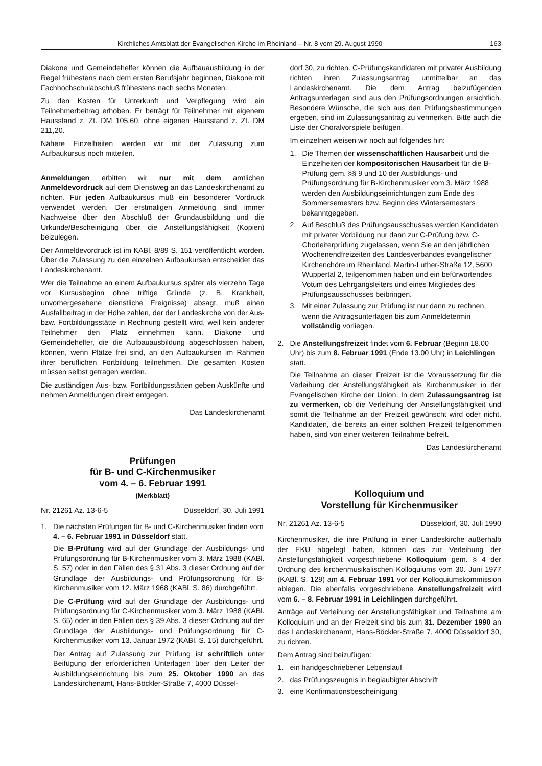Kirchliches Amtsblatt der Evangelischen Kirche im Rheinland – Nr. 8 vom 29. August 1990 163
Diakone und Gemeindehelfer können die Aufbauausbildung in der Regel frühestens nach dem ersten Berufsjahr beginnen, Diakone mit Fachhochschulabschluß frühestens nach sechs Monaten.
Zu den Kosten für Unterkunft und Verpflegung wird ein Teilnehmerbeitrag erhoben. Er beträgt für Teilnehmer mit eigenem Hausstand z. Zt. DM 105,60, ohne eigenen Hausstand z. Zt. DM 211,20.
Nähere Einzelheiten werden wir mit der Zulassung zum Aufbaukursus noch mitteilen.
Anmeldungen erbitten wir nur mit dem amtlichen Anmeldevordruck auf dem Dienstweg an das Landeskirchenamt zu richten. Für jeden Aufbaukursus muß ein besonderer Vordruck verwendet werden. Der erstmaligen Anmeldung sind immer Nachweise über den Abschluß der Grundausbildung und die Urkunde/Bescheinigung über die Anstellungsfähigkeit (Kopien) beizulegen.
Der Anmeldevordruck ist im KABl. 8/89 S. 151 veröffentlicht worden. Über die Zulassung zu den einzelnen Aufbaukursen entscheidet das Landeskirchenamt.
Wer die Teilnahme an einem Aufbaukursus später als vierzehn Tage vor Kursusbeginn ohne triftige Gründe (z. B. Krankheit, unvorhergesehene dienstliche Ereignisse) absagt, muß einen Ausfallbeitrag in der Höhe zahlen, der der Landeskirche von der Aus- bzw. Fortbildungsstätte in Rechnung gestellt wird, weil kein anderer Teilnehmer den Platz einnehmen kann. Diakone und Gemeindehelfer, die die Aufbauausbildung abgeschlossen haben, können, wenn Plätze frei sind, an den Aufbaukursen im Rahmen ihrer beruflichen Fortbildung teilnehmen. Die gesamten Kosten müssen selbst getragen werden.
Die zuständigen Aus- bzw. Fortbildungsstätten geben Auskünfte und nehmen Anmeldungen direkt entgegen.
Das Landeskirchenamt
Prüfungen
für B- und C-Kirchenmusiker
vom 4. – 6. Februar 1991
(Merkblatt)
Nr. 21261 Az. 13-6-5 Düsseldorf, 30. Juli 1991
1. Die nächsten Prüfungen für B- und C-Kirchenmusiker finden vom 4. – 6. Februar 1991 in Düsseldorf statt.
Die B-Prüfung wird auf der Grundlage der Ausbildungs- und Prüfungsordnung für B-Kirchenmusiker vom 3. März 1988 (KABl. S. 57) oder in den Fällen des § 31 Abs. 3 dieser Ordnung auf der Grundlage der Ausbildungs- und Prüfungsordnung für B-Kirchenmusiker vom 12. März 1968 (KABl. S. 86) durchgeführt.
Die C-Prüfung wird auf der Grundlage der Ausbildungs- und Prüfungsordnung für C-Kirchenmusiker vom 3. März 1988 (KABl. S. 65) oder in den Fällen des § 39 Abs. 3 dieser Ordnung auf der Grundlage der Ausbildungs- und Prüfungsordnung für C-Kirchenmusiker vom 13. Januar 1972 (KABl. S. 15) durchgeführt.
Der Antrag auf Zulassung zur Prüfung ist schriftlich unter Beifügung der erforderlichen Unterlagen über den Leiter der Ausbildungseinrichtung bis zum 25. Oktober 1990 an das Landeskirchenamt, Hans-Böckler-Straße 7, 4000 Düssel-
dorf 30, zu richten. C-Prüfungskandidaten mit privater Ausbildung richten ihren Zulassungsantrag unmittelbar an das Landeskirchenamt. Die dem Antrag beizufügenden Antragsunterlagen sind aus den Prüfungsordnungen ersichtlich. Besondere Wünsche, die sich aus den Prüfungsbestimmungen ergeben, sind im Zulassungsantrag zu vermerken. Bitte auch die Liste der Choralvorspiele beifügen.
Im einzelnen weisen wir noch auf folgendes hin:
1. Die Themen der wissenschaftlichen Hausarbeit und die Einzelheiten der kompositorischen Hausarbeit für die B-Prüfung gem. §§ 9 und 10 der Ausbildungs- und Prüfungsordnung für B-Kirchenmusiker vom 3. März 1988 werden den Ausbildungseinrichtungen zum Ende des Sommersemesters bzw. Beginn des Wintersemesters bekanntgegeben.
2. Auf Beschluß des Prüfungsausschusses werden Kandidaten mit privater Vorbildung nur dann zur C-Prüfung bzw. C-Chorleiterprüfung zugelassen, wenn Sie an den jährlichen Wochenendfreizeiten des Landesverbandes evangelischer Kirchenchöre im Rheinland, Martin-Luther-Straße 12, 5600 Wuppertal 2, teilgenommen haben und ein befürwortendes Votum des Lehrgangsleiters und eines Mitgliedes des Prüfungsausschusses beibringen.
3. Mit einer Zulassung zur Prüfung ist nur dann zu rechnen, wenn die Antragsunterlagen bis zum Anmeldetermin vollständig vorliegen.
2. Die Anstellungsfreizeit findet vom 6. Februar (Beginn 18.00 Uhr) bis zum 8. Februar 1991 (Ende 13.00 Uhr) in Leichlingen statt.
Die Teilnahme an dieser Freizeit ist die Voraussetzung für die Verleihung der Anstellungsfähigkeit als Kirchenmusiker in der Evangelischen Kirche der Union. In dem Zulassungsantrag ist zu vermerken, ob die Verleihung der Anstellungsfähigkeit und somit die Teilnahme an der Freizeit gewünscht wird oder nicht. Kandidaten, die bereits an einer solchen Freizeit teilgenommen haben, sind von einer weiteren Teilnahme befreit.
Das Landeskirchenamt
Kolloquium und
Vorstellung für Kirchenmusiker
Nr. 21261 Az. 13-6-5 Düsseldorf, 30. Juli 1990
Kirchenmusiker, die ihre Prüfung in einer Landeskirche außerhalb der EKU abgelegt haben, können das zur Verleihung der Anstellungsfähigkeit vorgeschriebene Kolloquium gem. § 4 der Ordnung des kirchenmusikalischen Kolloquiums vom 30. Juni 1977 (KABl. S. 129) am 4. Februar 1991 vor der Kolloquiumskommission ablegen. Die ebenfalls vorgeschriebene Anstellungsfreizeit wird vom 6. – 8. Februar 1991 in Leichlingen durchgeführt.
Anträge auf Verleihung der Anstellungsfähigkeit und Teilnahme am Kolloquium und an der Freizeit sind bis zum 31. Dezember 1990 an das Landeskirchenamt, Hans-Böckler-Straße 7, 4000 Düsseldorf 30, zu richten.
Dem Antrag sind beizufügen:
1. ein handgeschriebener Lebenslauf
2. das Prüfungszeugnis in beglaubigter Abschrift
3. eine Konfirmationsbescheinigung